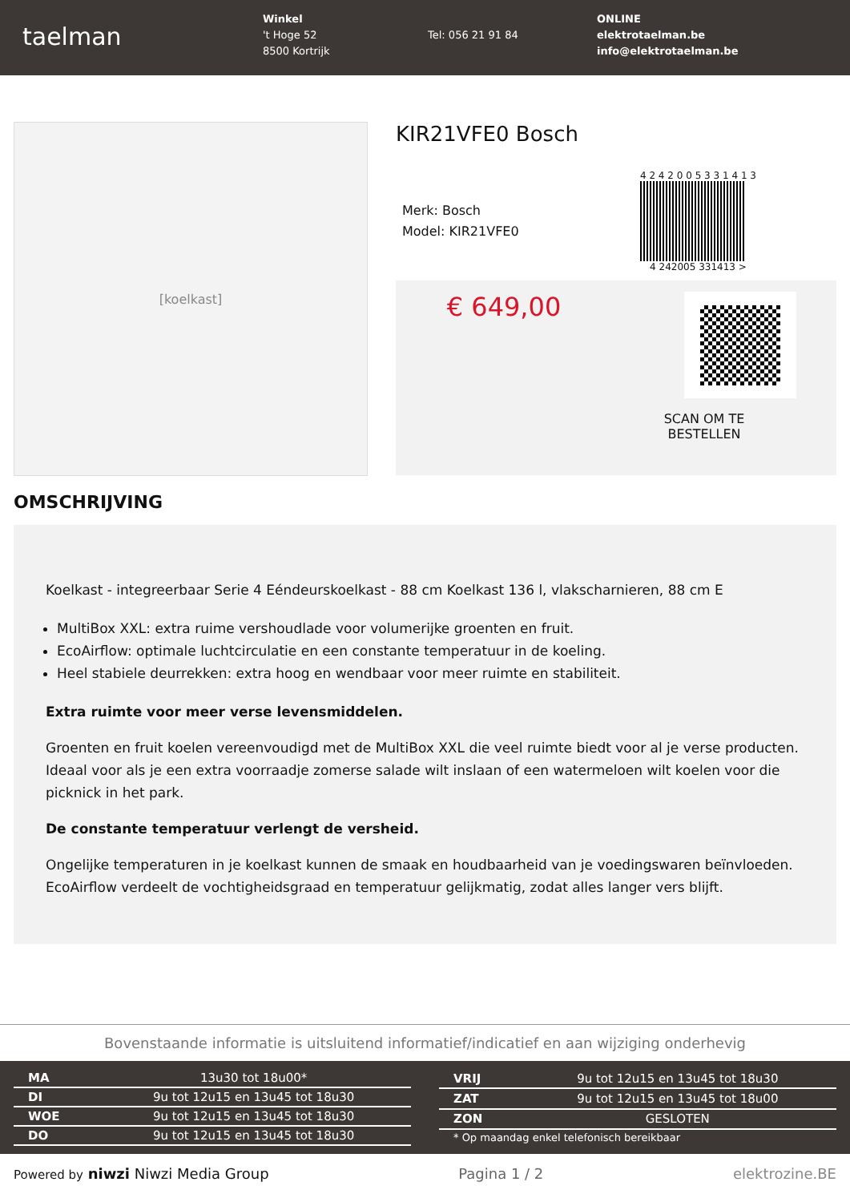taelman
Winkel
't Hoge 52
8500 Kortrijk
Tel: 056 21 91 84
ONLINE
elektrotaelman.be
info@elektrotaelman.be
[koelkast]
KIR21VFE0 Bosch
Merk: Bosch
Model: KIR21VFE0
4 2 4 2 0 0 5 3 3 1 4 1 3
4 242005 331413 >
€ 649,00
SCAN OM TE
BESTELLEN
OMSCHRIJVING
Koelkast - integreerbaar Serie 4 Eéndeurskoelkast - 88 cm Koelkast 136 l, vlakscharnieren, 88 cm E
MultiBox XXL: extra ruime vershoudlade voor volumerijke groenten en fruit.
EcoAirflow: optimale luchtcirculatie en een constante temperatuur in de koeling.
Heel stabiele deurrekken: extra hoog en wendbaar voor meer ruimte en stabiliteit.
Extra ruimte voor meer verse levensmiddelen.
Groenten en fruit koelen vereenvoudigd met de MultiBox XXL die veel ruimte biedt voor al je verse producten. Ideaal voor als je een extra voorraadje zomerse salade wilt inslaan of een watermeloen wilt koelen voor die picknick in het park.
De constante temperatuur verlengt de versheid.
Ongelijke temperaturen in je koelkast kunnen de smaak en houdbaarheid van je voedingswaren beïnvloeden. EcoAirflow verdeelt de vochtigheidsgraad en temperatuur gelijkmatig, zodat alles langer vers blijft.
Bovenstaande informatie is uitsluitend informatief/indicatief en aan wijziging onderhevig
| MA | 13u30 tot 18u00* |
| DI | 9u tot 12u15 en 13u45 tot 18u30 |
| WOE | 9u tot 12u15 en 13u45 tot 18u30 |
| DO | 9u tot 12u15 en 13u45 tot 18u30 |
| VRIJ | 9u tot 12u15 en 13u45 tot 18u30 |
| ZAT | 9u tot 12u15 en 13u45 tot 18u00 |
| ZON | GESLOTEN |
| * Op maandag enkel telefonisch bereikbaar | |
Powered by niwzi Niwzi Media Group Pagina 1 / 2 elektrozine.BE